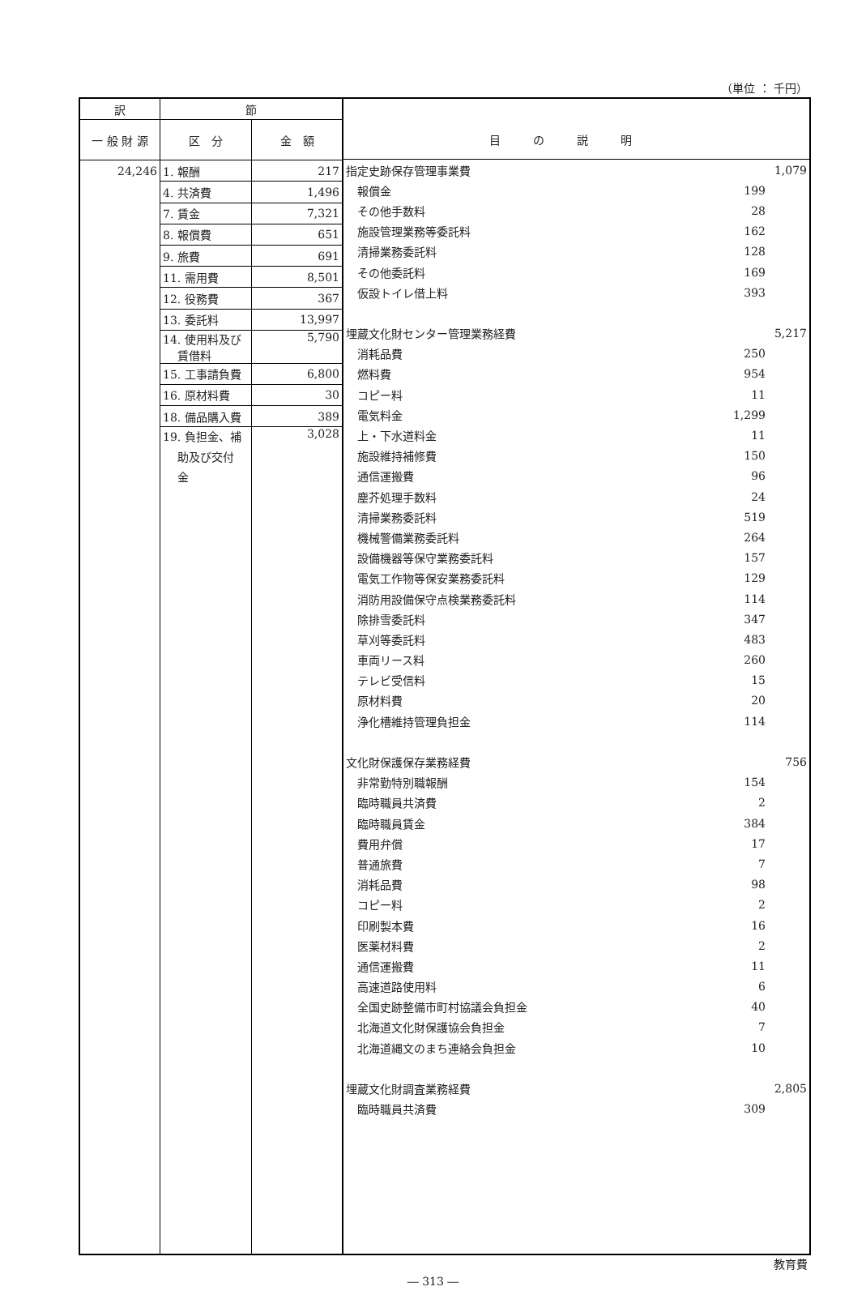（単位 ： 千円）
| 訳 | 節 | |
| --- | --- | --- |
| 一 般 財 源 | 区 分 | 金 額 |
| 24,246 | 1. 報酬 | 217 |
| | 4. 共済費 | 1,496 |
| | 7. 賃金 | 7,321 |
| | 8. 報償費 | 651 |
| | 9. 旅費 | 691 |
| | 11. 需用費 | 8,501 |
| | 12. 役務費 | 367 |
| | 13. 委託料 | 13,997 |
| | 14. 使用料及び 賃借料 | 5,790 |
| | 15. 工事請負費 | 6,800 |
| | 16. 原材料費 | 30 |
| | 18. 備品購入費 | 389 |
| | 19. 負担金、補 助及び交付 金 | 3,028 |
| 目の説明 |
| 指定史跡保存管理事業費 | | 1,079 |
| 報償金 | 199 | |
| その他手数料 | 28 | |
| 施設管理業務等委託料 | 162 | |
| 清掃業務委託料 | 128 | |
| その他委託料 | 169 | |
| 仮設トイレ借上料 | 393 | |
| 埋蔵文化財センター管理業務経費 | | 5,217 |
| 消耗品費 | 250 | |
| 燃料費 | 954 | |
| コピー料 | 11 | |
| 電気料金 | 1,299 | |
| 上・下水道料金 | 11 | |
| 施設維持補修費 | 150 | |
| 通信運搬費 | 96 | |
| 塵芥処理手数料 | 24 | |
| 清掃業務委託料 | 519 | |
| 機械警備業務委託料 | 264 | |
| 設備機器等保守業務委託料 | 157 | |
| 電気工作物等保安業務委託料 | 129 | |
| 消防用設備保守点検業務委託料 | 114 | |
| 除排雪委託料 | 347 | |
| 草刈等委託料 | 483 | |
| 車両リース料 | 260 | |
| テレビ受信料 | 15 | |
| 原材料費 | 20 | |
| 浄化槽維持管理負担金 | 114 | |
| 文化財保護保存業務経費 | | 756 |
| 非常勤特別職報酬 | 154 | |
| 臨時職員共済費 | 2 | |
| 臨時職員賃金 | 384 | |
| 費用弁償 | 17 | |
| 普通旅費 | 7 | |
| 消耗品費 | 98 | |
| コピー料 | 2 | |
| 印刷製本費 | 16 | |
| 医薬材料費 | 2 | |
| 通信運搬費 | 11 | |
| 高速道路使用料 | 6 | |
| 全国史跡整備市町村協議会負担金 | 40 | |
| 北海道文化財保護協会負担金 | 7 | |
| 北海道縄文のまち連絡会負担金 | 10 | |
| 埋蔵文化財調査業務経費 | | 2,805 |
| 臨時職員共済費 | 309 | |
教育費
― 313 ―